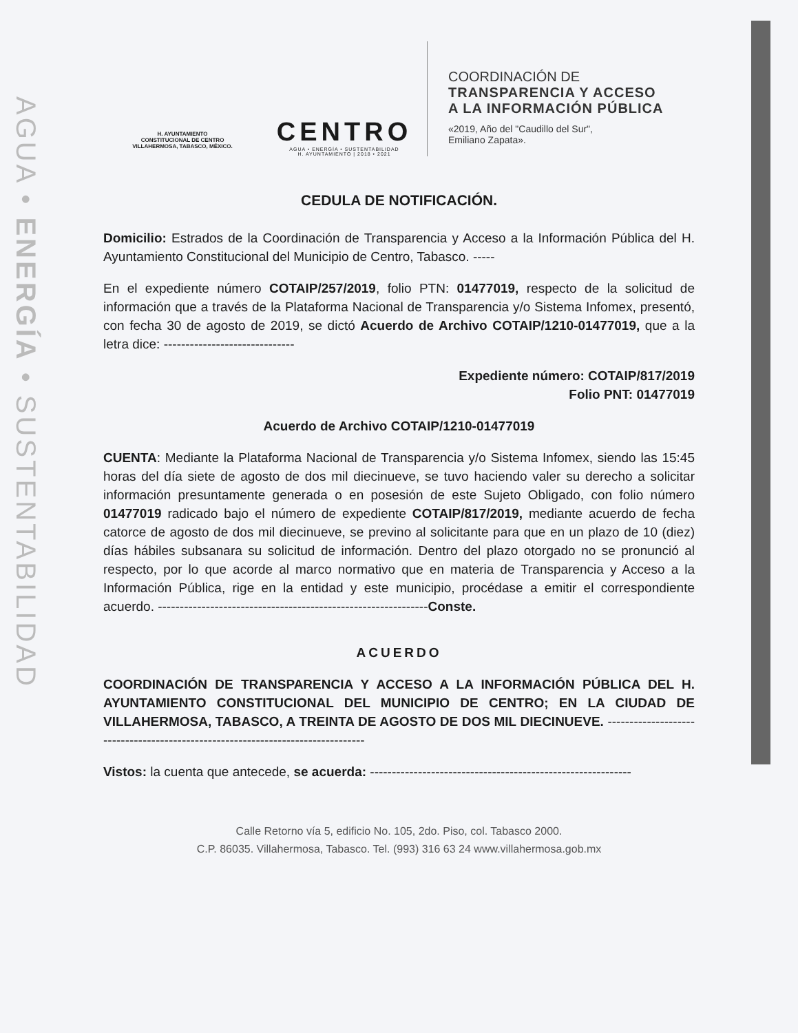AGUA • ENERGÍA • SUSTENTABILIDAD
H. AYUNTAMIENTO
CONSTITUCIONAL DE CENTRO
VILLAHERMOSA, TABASCO, MÉXICO.
CENTRO
AGUA • ENERGÍA • SUSTENTABILIDAD
H. AYUNTAMIENTO | 2018 • 2021
COORDINACIÓN DE
TRANSPARENCIA Y ACCESO
A LA INFORMACIÓN PÚBLICA
«2019, Año del "Caudillo del Sur",
Emiliano Zapata».
CEDULA DE NOTIFICACIÓN.
Domicilio: Estrados de la Coordinación de Transparencia y Acceso a la Información Pública del H. Ayuntamiento Constitucional del Municipio de Centro, Tabasco. -----
En el expediente número COTAIP/257/2019, folio PTN: 01477019, respecto de la solicitud de información que a través de la Plataforma Nacional de Transparencia y/o Sistema Infomex, presentó, con fecha 30 de agosto de 2019, se dictó Acuerdo de Archivo COTAIP/1210-01477019, que a la letra dice: ------------------------------
Expediente número: COTAIP/817/2019
Folio PNT: 01477019
Acuerdo de Archivo COTAIP/1210-01477019
CUENTA: Mediante la Plataforma Nacional de Transparencia y/o Sistema Infomex, siendo las 15:45 horas del día siete de agosto de dos mil diecinueve, se tuvo haciendo valer su derecho a solicitar información presuntamente generada o en posesión de este Sujeto Obligado, con folio número 01477019 radicado bajo el número de expediente COTAIP/817/2019, mediante acuerdo de fecha catorce de agosto de dos mil diecinueve, se previno al solicitante para que en un plazo de 10 (diez) días hábiles subsanara su solicitud de información. Dentro del plazo otorgado no se pronunció al respecto, por lo que acorde al marco normativo que en materia de Transparencia y Acceso a la Información Pública, rige en la entidad y este municipio, procédase a emitir el correspondiente acuerdo. --------------------------------------------------------------Conste.
ACUERDO
COORDINACIÓN DE TRANSPARENCIA Y ACCESO A LA INFORMACIÓN PÚBLICA DEL H. AYUNTAMIENTO CONSTITUCIONAL DEL MUNICIPIO DE CENTRO; EN LA CIUDAD DE VILLAHERMOSA, TABASCO, A TREINTA DE AGOSTO DE DOS MIL DIECINUEVE. --------------------------------------------------------------------------------
Vistos: la cuenta que antecede, se acuerda: ------------------------------------------------------------
Calle Retorno vía 5, edificio No. 105, 2do. Piso, col. Tabasco 2000.
C.P. 86035. Villahermosa, Tabasco. Tel. (993) 316 63 24 www.villahermosa.gob.mx